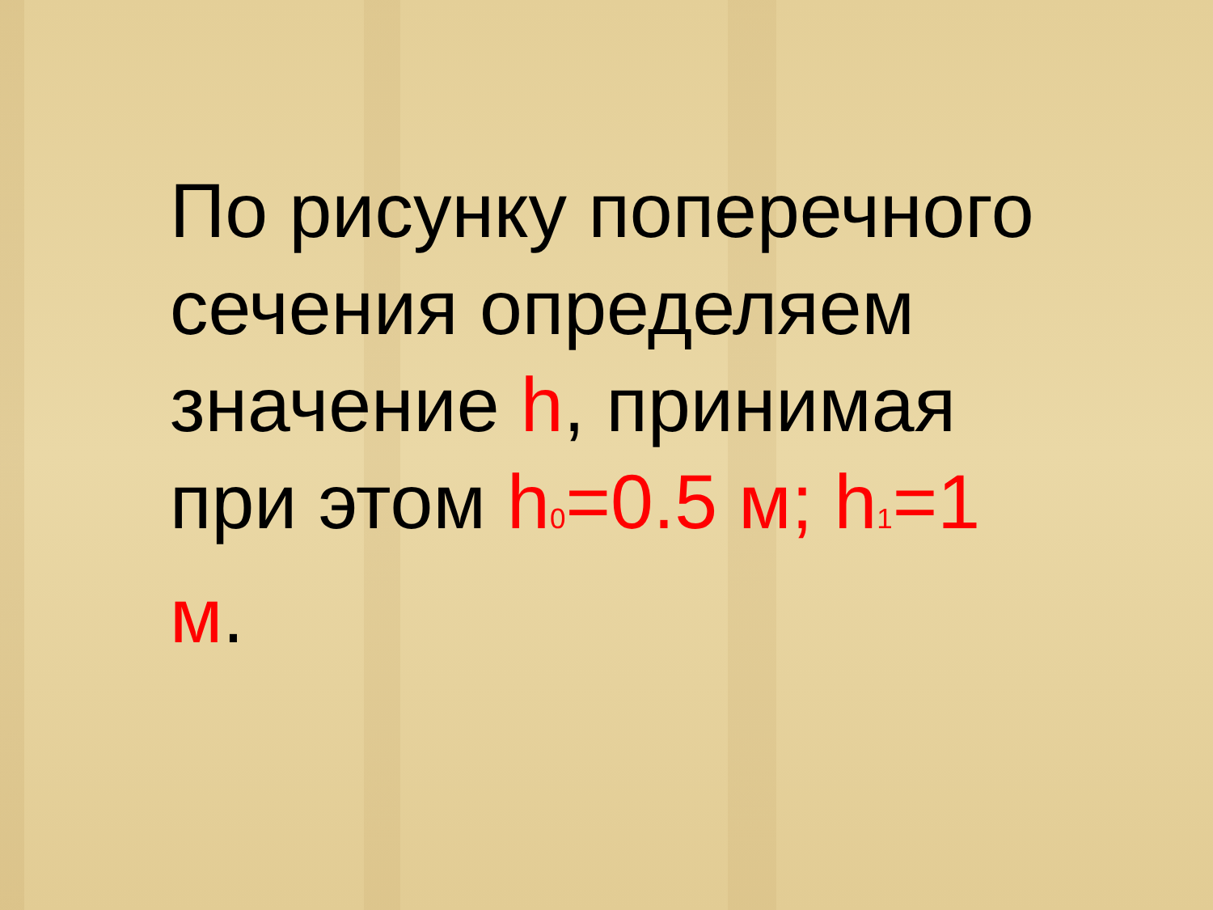По рисунку поперечного сечения определяем значение h, принимая при этом h<sub>0</sub>=0.5 м; h<sub>1</sub>=1 м.